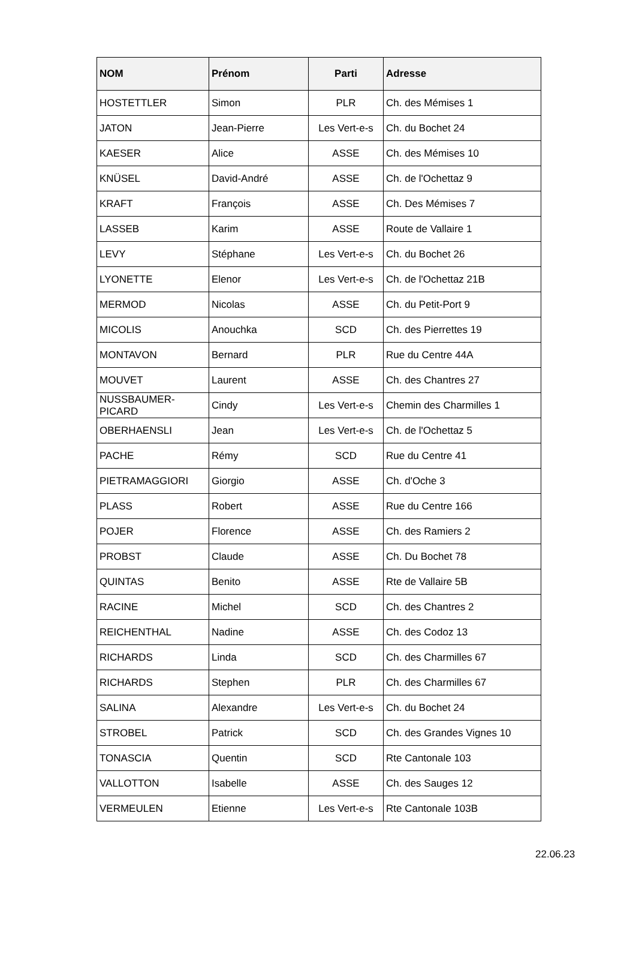| NOM | Prénom | Parti | Adresse |
| --- | --- | --- | --- |
| HOSTETTLER | Simon | PLR | Ch. des Mémises 1 |
| JATON | Jean-Pierre | Les Vert-e-s | Ch. du Bochet 24 |
| KAESER | Alice | ASSE | Ch. des Mémises 10 |
| KNÜSEL | David-André | ASSE | Ch. de l'Ochettaz 9 |
| KRAFT | François | ASSE | Ch. Des Mémises 7 |
| LASSEB | Karim | ASSE | Route de Vallaire 1 |
| LEVY | Stéphane | Les Vert-e-s | Ch. du Bochet 26 |
| LYONETTE | Elenor | Les Vert-e-s | Ch. de l'Ochettaz 21B |
| MERMOD | Nicolas | ASSE | Ch. du Petit-Port 9 |
| MICOLIS | Anouchka | SCD | Ch. des Pierrettes 19 |
| MONTAVON | Bernard | PLR | Rue du Centre 44A |
| MOUVET | Laurent | ASSE | Ch. des Chantres 27 |
| NUSSBAUMER- PICARD | Cindy | Les Vert-e-s | Chemin des Charmilles 1 |
| OBERHAENSLI | Jean | Les Vert-e-s | Ch. de l'Ochettaz 5 |
| PACHE | Rémy | SCD | Rue du Centre 41 |
| PIETRAMAGGIORI | Giorgio | ASSE | Ch. d'Oche 3 |
| PLASS | Robert | ASSE | Rue du Centre 166 |
| POJER | Florence | ASSE | Ch. des Ramiers 2 |
| PROBST | Claude | ASSE | Ch. Du Bochet 78 |
| QUINTAS | Benito | ASSE | Rte de Vallaire 5B |
| RACINE | Michel | SCD | Ch. des Chantres 2 |
| REICHENTHAL | Nadine | ASSE | Ch. des Codoz 13 |
| RICHARDS | Linda | SCD | Ch. des Charmilles 67 |
| RICHARDS | Stephen | PLR | Ch. des Charmilles 67 |
| SALINA | Alexandre | Les Vert-e-s | Ch. du Bochet 24 |
| STROBEL | Patrick | SCD | Ch. des Grandes Vignes 10 |
| TONASCIA | Quentin | SCD | Rte Cantonale 103 |
| VALLOTTON | Isabelle | ASSE | Ch. des Sauges 12 |
| VERMEULEN | Etienne | Les Vert-e-s | Rte Cantonale 103B |
22.06.23